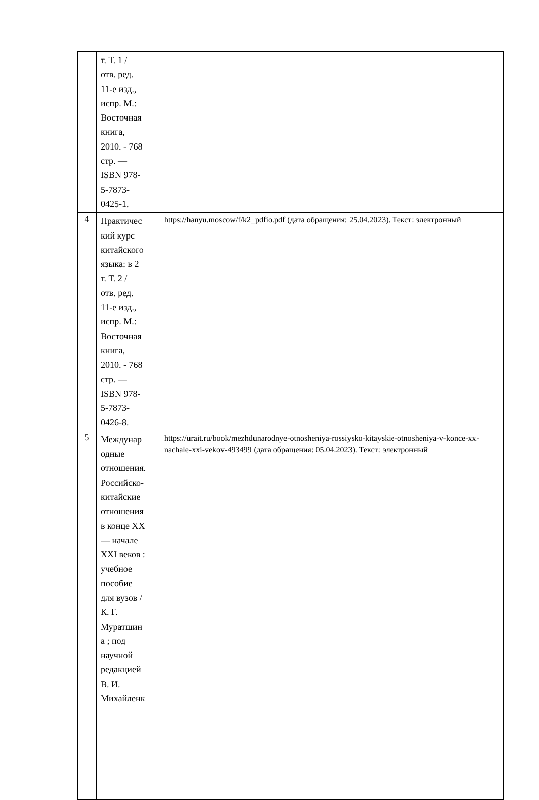| | т. Т. 1 / отв. ред. 11-е изд., испр. М.: Восточная книга, 2010. - 768 стр. — ISBN 978- 5-7873- 0425-1. | |
| 4 | Практичес кий курс китайского языка: в 2 т. Т. 2 / отв. ред. 11-е изд., испр. М.: Восточная книга, 2010. - 768 стр. — ISBN 978- 5-7873- 0426-8. | https://hanyu.moscow/f/k2_pdfio.pdf (дата обращения: 25.04.2023). Текст: электронный |
| 5 | Междунар одные отношения. Российско- китайские отношения в конце XX — начале XXI веков : учебное пособие для вузов / К. Г. Муратшин а ; под научной редакцией В. И. Михайленк | https://urait.ru/book/mezhdunarodnye-otnosheniya-rossiysko-kitayskie-otnosheniya-v-konce-xx-nachale-xxi-vekov-493499 (дата обращения: 05.04.2023). Текст: электронный |